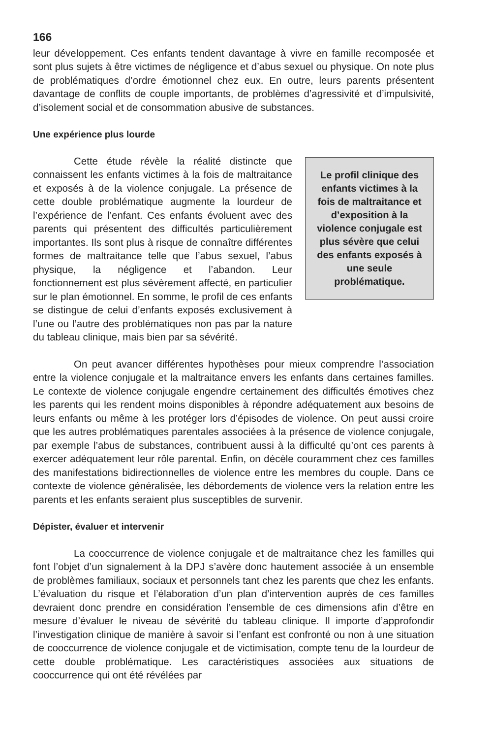166
leur développement. Ces enfants tendent davantage à vivre en famille recomposée et sont plus sujets à être victimes de négligence et d’abus sexuel ou physique. On note plus de problématiques d’ordre émotionnel chez eux. En outre, leurs parents présentent davantage de conflits de couple importants, de problèmes d’agressivité et d’impulsivité, d’isolement social et de consommation abusive de substances.
Une expérience plus lourde
Cette étude révèle la réalité distincte que connaissent les enfants victimes à la fois de maltraitance et exposés à de la violence conjugale. La présence de cette double problématique augmente la lourdeur de l’expérience de l’enfant. Ces enfants évoluent avec des parents qui présentent des difficultés particulièrement importantes. Ils sont plus à risque de connaître différentes formes de maltraitance telle que l’abus sexuel, l’abus physique, la négligence et l’abandon. Leur fonctionnement est plus sévèrement affecté, en particulier sur le plan émotionnel. En somme, le profil de ces enfants se distingue de celui d’enfants exposés exclusivement à l’une ou l’autre des problématiques non pas par la nature du tableau clinique, mais bien par sa sévérité.
Le profil clinique des enfants victimes à la fois de maltraitance et d’exposition à la violence conjugale est plus sévère que celui des enfants exposés à une seule problématique.
On peut avancer différentes hypothèses pour mieux comprendre l’association entre la violence conjugale et la maltraitance envers les enfants dans certaines familles. Le contexte de violence conjugale engendre certainement des difficultés émotives chez les parents qui les rendent moins disponibles à répondre adéquatement aux besoins de leurs enfants ou même à les protéger lors d’épisodes de violence. On peut aussi croire que les autres problématiques parentales associées à la présence de violence conjugale, par exemple l’abus de substances, contribuent aussi à la difficulté qu’ont ces parents à exercer adéquatement leur rôle parental. Enfin, on décèle couramment chez ces familles des manifestations bidirectionnelles de violence entre les membres du couple. Dans ce contexte de violence généralisée, les débordements de violence vers la relation entre les parents et les enfants seraient plus susceptibles de survenir.
Dépister, évaluer et intervenir
La cooccurrence de violence conjugale et de maltraitance chez les familles qui font l’objet d’un signalement à la DPJ s’avère donc hautement associée à un ensemble de problèmes familiaux, sociaux et personnels tant chez les parents que chez les enfants. L’évaluation du risque et l’élaboration d’un plan d’intervention auprès de ces familles devraient donc prendre en considération l’ensemble de ces dimensions afin d’être en mesure d’évaluer le niveau de sévérité du tableau clinique. Il importe d’approfondir l’investigation clinique de manière à savoir si l’enfant est confronté ou non à une situation de cooccurrence de violence conjugale et de victimisation, compte tenu de la lourdeur de cette double problématique. Les caractéristiques associées aux situations de cooccurrence qui ont été révélées par